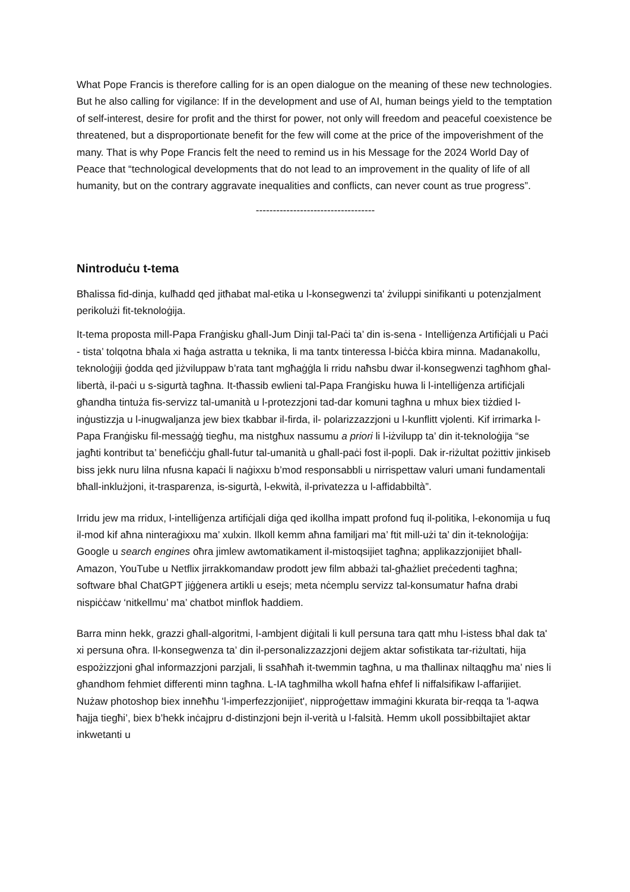What Pope Francis is therefore calling for is an open dialogue on the meaning of these new technologies. But he also calling for vigilance: If in the development and use of AI, human beings yield to the temptation of self-interest, desire for profit and the thirst for power, not only will freedom and peaceful coexistence be threatened, but a disproportionate benefit for the few will come at the price of the impoverishment of the many. That is why Pope Francis felt the need to remind us in his Message for the 2024 World Day of Peace that “technological developments that do not lead to an improvement in the quality of life of all humanity, but on the contrary aggravate inequalities and conflicts, can never count as true progress”.
-----------------------------------
Nintroduċu t-tema
Bħalissa fid-dinja, kulħadd qed jitħabat mal-etika u l-konsegwenzi ta' żviluppi sinifikanti u potenzjalment perikolużi fit-teknoloġija.
It-tema proposta mill-Papa Franġisku għall-Jum Dinji tal-Paċi ta’ din is-sena - Intelliġenza Artifiċjali u Paċi - tista’ tolqotna bħala xi ħaġa astratta u teknika, li ma tantx tinteressa l-biċċa kbira minna. Madanakollu, teknoloġiji ġodda qed jiżviluppaw b’rata tant mgħaġġla li rridu naħsbu dwar il-konsegwenzi tagħhom għal-libertà, il-paċi u s-sigurtà tagħna. It-tħassib ewlieni tal-Papa Franġisku huwa li l-intelliġenza artifiċjali għandha tintuża fis-servizz tal-umanità u l-protezzjoni tad-dar komuni tagħna u mhux biex tiżdied l-inġustizzja u l-inugwaljanza jew biex tkabbar il-firda, il- polarizzazzjoni u l-kunflitt vjolenti. Kif irrimarka l-Papa Franġisku fil-messaġġ tiegħu, ma nistgħux nassumu a priori li l-iżvilupp ta’ din it-teknoloġija “se jagħti kontribut ta’ benefiċċju għall-futur tal-umanità u għall-paċi fost il-popli. Dak ir-riżultat pożittiv jinkiseb biss jekk nuru lilna nfusna kapaċi li naġixxu b’mod responsabbli u nirrispettaw valuri umani fundamentali bħall-inklużjoni, it-trasparenza, is-sigurtà, l-ekwità, il-privatezza u l-affidabbiltà”.
Irridu jew ma rridux, l-intelliġenza artifiċjali diġa qed ikollha impatt profond fuq il-politika, l-ekonomija u fuq il-mod kif aħna ninteraġixxu ma’ xulxin. Ilkoll kemm aħna familjari ma’ ftit mill-użi ta’ din it-teknoloġija: Google u search engines oħra jimlew awtomatikament il-mistoqsijiet tagħna; applikazzjonijiet bħall-Amazon, YouTube u Netflix jirrakkomandaw prodott jew film abbażi tal-għażliet preċedenti tagħna; software bħal ChatGPT jiġġenera artikli u esejs; meta nċemplu servizz tal-konsumatur ħafna drabi nispiċċaw ‘nitkellmu’ ma’ chatbot minflok ħaddiem.
Barra minn hekk, grazzi għall-algoritmi, l-ambjent diġitali li kull persuna tara qatt mhu l-istess bħal dak ta' xi persuna oħra. Il-konsegwenza ta’ din il-personalizzazzjoni dejjem aktar sofistikata tar-riżultati, hija espożizzjoni għal informazzjoni parzjali, li ssaħħaħ it-twemmin tagħna, u ma tħallinax niltaqgħu ma’ nies li għandhom fehmiet differenti minn tagħna. L-IA tagħmilha wkoll ħafna eħfef li niffalsifikaw l-affarijiet. Nużaw photoshop biex inneħħu 'l-imperfezzjonijiet', nipproġettaw immaġini kkurata bir-reqqa ta 'l-aqwa ħajja tiegħi’, biex b’hekk inċajpru d-distinzjoni bejn il-verità u l-falsità. Hemm ukoll possibbiltajiet aktar inkwetanti u